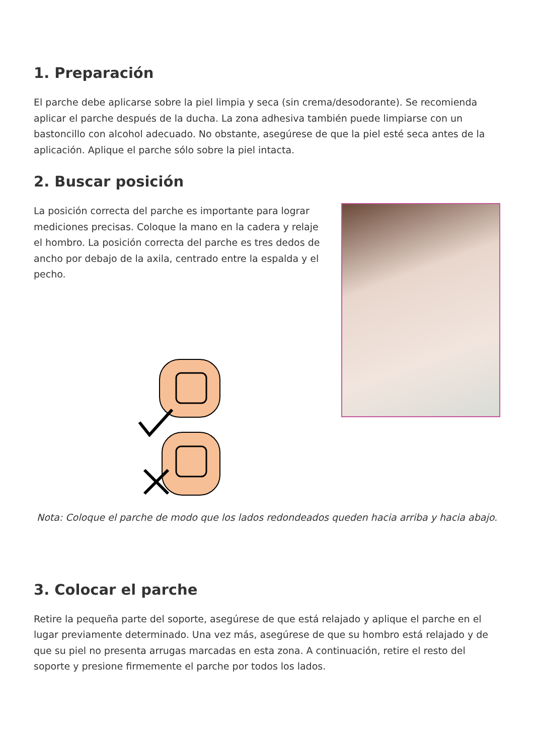1. Preparación
El parche debe aplicarse sobre la piel limpia y seca (sin crema/desodorante). Se recomienda aplicar el parche después de la ducha. La zona adhesiva también puede limpiarse con un bastoncillo con alcohol adecuado. No obstante, asegúrese de que la piel esté seca antes de la aplicación. Aplique el parche sólo sobre la piel intacta.
2. Buscar posición
La posición correcta del parche es importante para lograr mediciones precisas. Coloque la mano en la cadera y relaje el hombro. La posición correcta del parche es tres dedos de ancho por debajo de la axila, centrado entre la espalda y el pecho.
Nota: Coloque el parche de modo que los lados redondeados queden hacia arriba y hacia abajo.
3. Colocar el parche
Retire la pequeña parte del soporte, asegúrese de que está relajado y aplique el parche en el lugar previamente determinado. Una vez más, asegúrese de que su hombro está relajado y de que su piel no presenta arrugas marcadas en esta zona. A continuación, retire el resto del soporte y presione firmemente el parche por todos los lados.